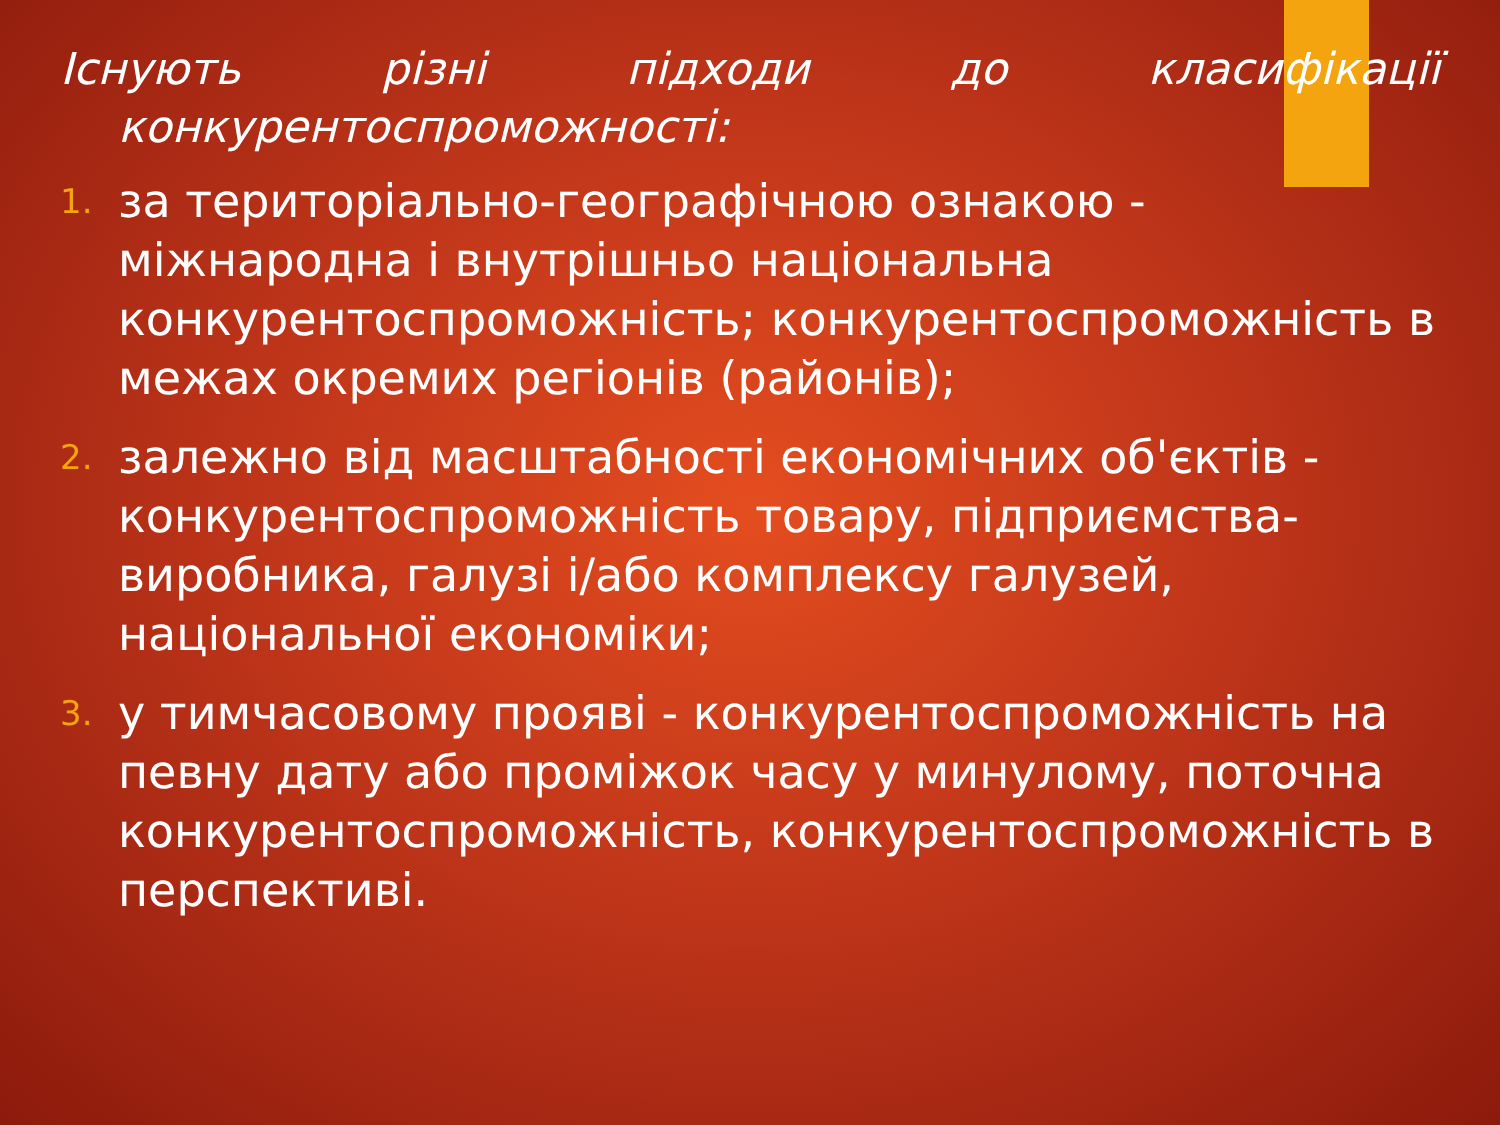Існують різні підходи до класифікації конкурентоспроможності:
1. за територіально-географічною ознакою - міжнародна і внутрішньо національна конкурентоспроможність; конкурентоспроможність в межах окремих регіонів (районів);
2. залежно від масштабності економічних об'єктів - конкурентоспроможність товару, підприємства-виробника, галузі і/або комплексу галузей, національної економіки;
3. у тимчасовому прояві - конкурентоспроможність на певну дату або проміжок часу у минулому, поточна конкурентоспроможність, конкурентоспроможність в перспективі.